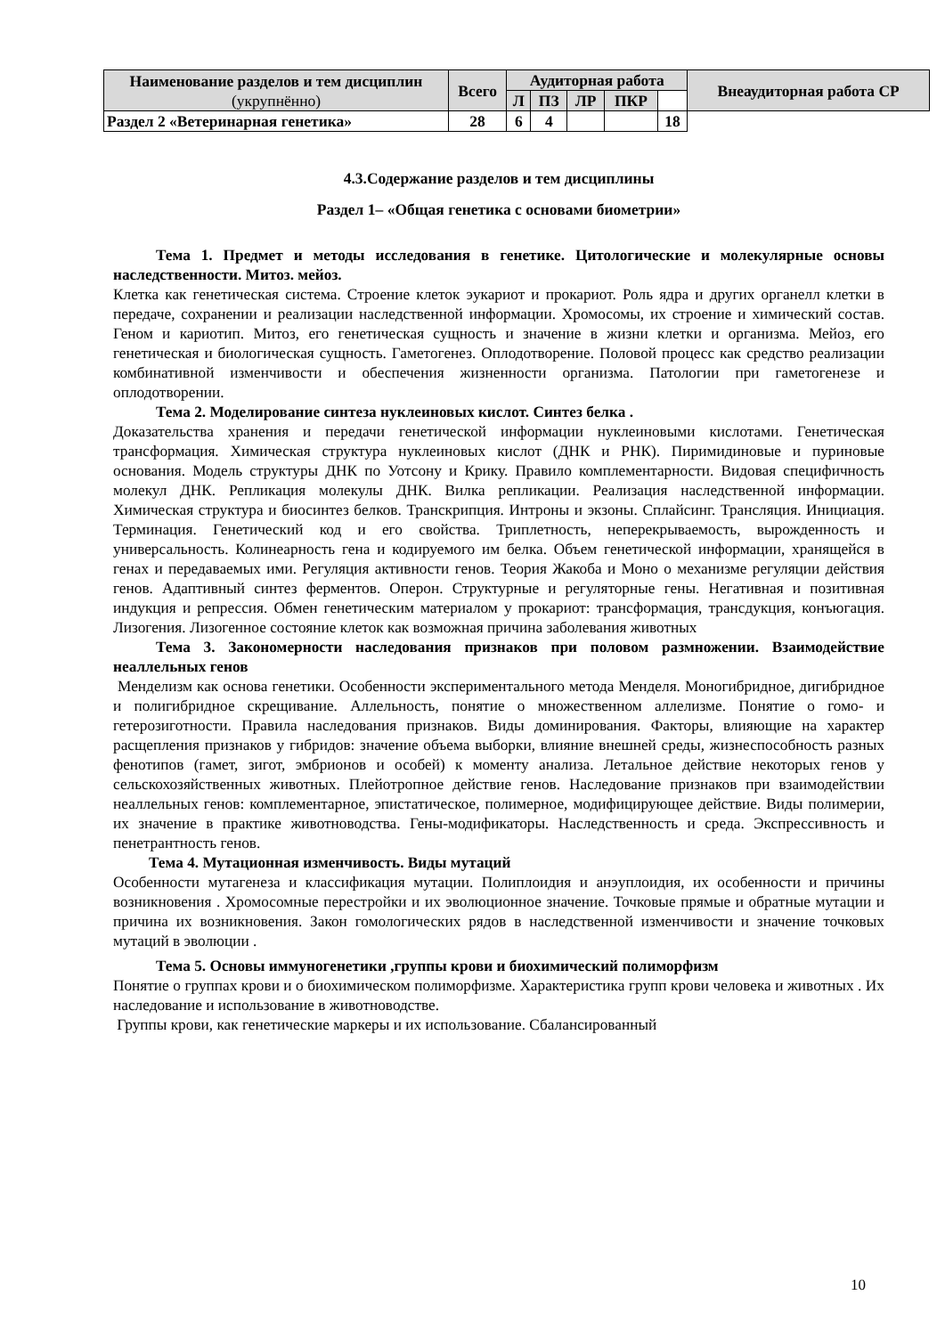| Наименование разделов и тем дисциплин (укрупнённо) | Всего | Аудиторная работа | | | | | Внеаудиторная работа СР |
| --- | --- | --- | --- | --- | --- | --- | --- |
| | | Л | ПЗ | ЛР | ПКР | | |
| Раздел 2 «Ветеринарная генетика» | 28 | 6 | 4 | | | 18 | |
4.3.Содержание разделов и тем дисциплины
Раздел 1– «Общая генетика с основами биометрии»
Тема 1. Предмет и методы исследования в генетике. Цитологические и молекулярные основы наследственности. Митоз. мейоз.
Клетка как генетическая система. Строение клеток эукариот и прокариот. Роль ядра и других органелл клетки в передаче, сохранении и реализации наследственной информации. Хромосомы, их строение и химический состав. Геном и кариотип. Митоз, его генетическая сущность и значение в жизни клетки и организма. Мейоз, его генетическая и биологическая сущность. Гаметогенез. Оплодотворение. Половой процесс как средство реализации комбинативной изменчивости и обеспечения жизненности организма. Патологии при гаметогенезе и оплодотворении.
Тема 2. Моделирование синтеза нуклеиновых кислот. Синтез белка .
Доказательства хранения и передачи генетической информации нуклеиновыми кислотами. Генетическая трансформация. Химическая структура нуклеиновых кислот (ДНК и РНК). Пиримидиновые и пуриновые основания. Модель структуры ДНК по Уотсону и Крику. Правило комплементарности. Видовая специфичность молекул ДНК. Репликация молекулы ДНК. Вилка репликации. Реализация наследственной информации. Химическая структура и биосинтез белков. Транскрипция. Интроны и экзоны. Сплайсинг. Трансляция. Инициация. Терминация. Генетический код и его свойства. Триплетность, неперекрываемость, вырожденность и универсальность. Колинеарность гена и кодируемого им белка. Объем генетической информации, хранящейся в генах и передаваемых ими. Регуляция активности генов. Теория Жакоба и Моно о механизме регуляции действия генов. Адаптивный синтез ферментов. Оперон. Структурные и регуляторные гены. Негативная и позитивная индукция и репрессия. Обмен генетическим материалом у прокариот: трансформация, трансдукция, конъюгация. Лизогения. Лизогенное состояние клеток как возможная причина заболевания животных
Тема 3. Закономерности наследования признаков при половом размножении. Взаимодействие неаллельных генов
Менделизм как основа генетики. Особенности экспериментального метода Менделя. Моногибридное, дигибридное и полигибридное скрещивание. Аллельность, понятие о множественном аллелизме. Понятие о гомо- и гетерозиготности. Правила наследования признаков. Виды доминирования. Факторы, влияющие на характер расщепления признаков у гибридов: значение объема выборки, влияние внешней среды, жизнеспособность разных фенотипов (гамет, зигот, эмбрионов и особей) к моменту анализа. Летальное действие некоторых генов у сельскохозяйственных животных. Плейотропное действие генов. Наследование признаков при взаимодействии неаллельных генов: комплементарное, эпистатическое, полимерное, модифицирующее действие. Виды полимерии, их значение в практике животноводства. Гены-модификаторы. Наследственность и среда. Экспрессивность и пенетрантность генов.
Тема 4. Мутационная изменчивость. Виды мутаций
Особенности мутагенеза и классификация мутации. Полиплоидия и анэуплоидия, их особенности и причины возникновения . Хромосомные перестройки и их эволюционное значение. Точковые прямые и обратные мутации и причина их возникновения. Закон гомологических рядов в наследственной изменчивости и значение точковых мутаций в эволюции .
Тема 5. Основы иммуногенетики ,группы крови и биохимический полиморфизм
Понятие о группах крови и о биохимическом полиморфизме. Характеристика групп крови человека и животных . Их наследование и использование в животноводстве.
Группы крови, как генетические маркеры и их использование. Сбалансированный
10